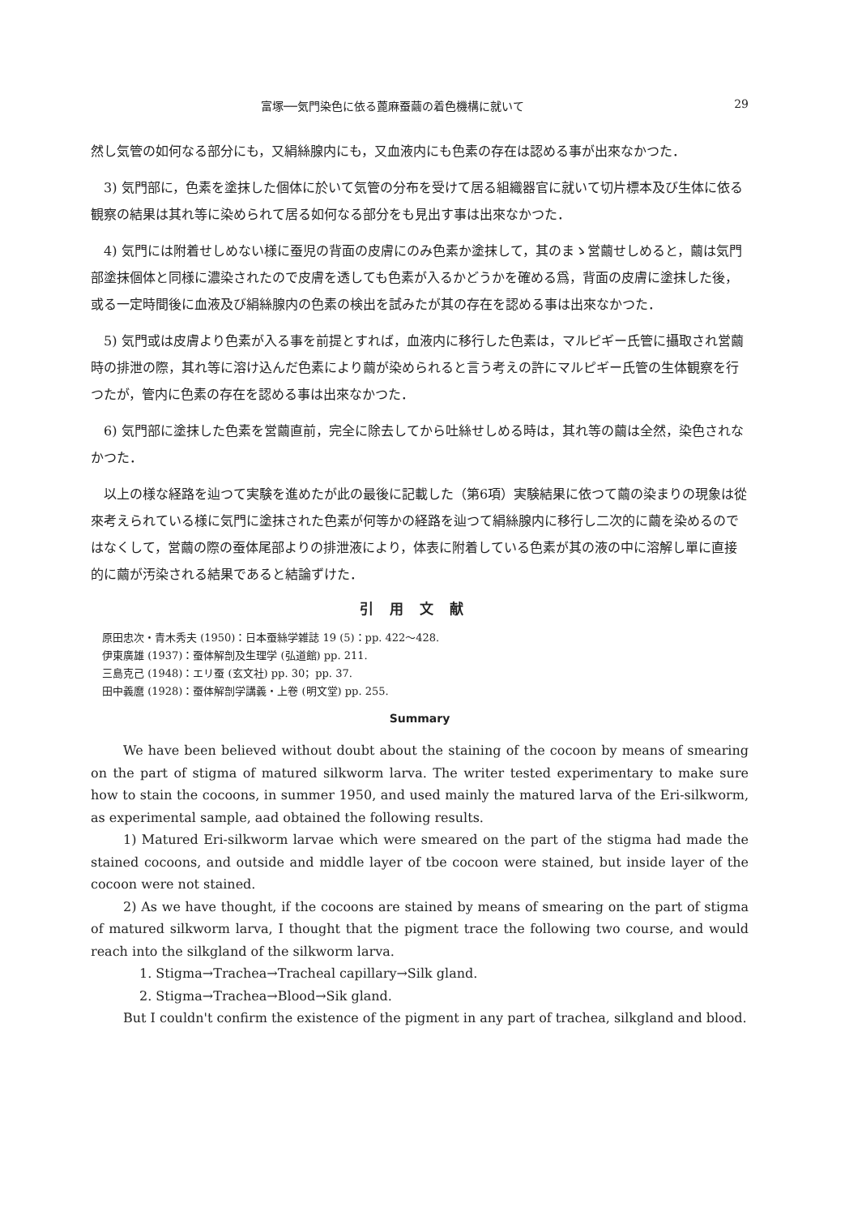富塚──気門染色に依る蓖麻蚕繭の着色機構に就いて 29
然し気管の如何なる部分にも，又絹絲腺内にも，又血液内にも色素の存在は認める事が出來なかつた．
3) 気門部に，色素を塗抹した個体に於いて気管の分布を受けて居る組織器官に就いて切片標本及び生体に依る観察の結果は其れ等に染められて居る如何なる部分をも見出す事は出來なかつた．
4) 気門には附着せしめない様に蚕児の背面の皮膚にのみ色素か塗抹して，其のまゝ営繭せしめると，繭は気門部塗抹個体と同様に濃染されたので皮膚を透しても色素が入るかどうかを確める爲，背面の皮膚に塗抹した後，或る一定時間後に血液及び絹絲腺内の色素の検出を試みたが其の存在を認める事は出來なかつた．
5) 気門或は皮膚より色素が入る事を前提とすれば，血液内に移行した色素は，マルピギー氏管に攝取され営繭時の排泄の際，其れ等に溶け込んだ色素により繭が染められると言う考えの許にマルピギー氏管の生体観察を行つたが，管内に色素の存在を認める事は出來なかつた．
6) 気門部に塗抹した色素を営繭直前，完全に除去してから吐絲せしめる時は，其れ等の繭は全然，染色されなかつた．
以上の様な経路を辿つて実験を進めたが此の最後に記載した（第6項）実験結果に依つて繭の染まりの現象は從來考えられている様に気門に塗抹された色素が何等かの経路を辿つて絹絲腺内に移行し二次的に繭を染めるのではなくして，営繭の際の蚕体尾部よりの排泄液により，体表に附着している色素が其の液の中に溶解し單に直接的に繭が汚染される結果であると結論ずけた．
引用文献
原田忠次・青木秀夫 (1950)：日本蚕絲学雑誌 19 (5)：pp. 422～428.
伊東廣雄 (1937)：蚕体解剖及生理学 (弘道館) pp. 211.
三島克己 (1948)：エリ蚕 (玄文社) pp. 30；pp. 37.
田中義麿 (1928)：蚕体解剖学講義・上卷 (明文堂) pp. 255.
Summary
We have been believed without doubt about the staining of the cocoon by means of smearing on the part of stigma of matured silkworm larva. The writer tested experimentary to make sure how to stain the cocoons, in summer 1950, and used mainly the matured larva of the Eri-silkworm, as experimental sample, aad obtained the following results.
1) Matured Eri-silkworm larvae which were smeared on the part of the stigma had made the stained cocoons, and outside and middle layer of tbe cocoon were stained, but inside layer of the cocoon were not stained.
2) As we have thought, if the cocoons are stained by means of smearing on the part of stigma of matured silkworm larva, I thought that the pigment trace the following two course, and would reach into the silkgland of the silkworm larva.
1. Stigma→Trachea→Tracheal capillary→Silk gland.
2. Stigma→Trachea→Blood→Sik gland.
But I couldn't confirm the existence of the pigment in any part of trachea, silkgland and blood.